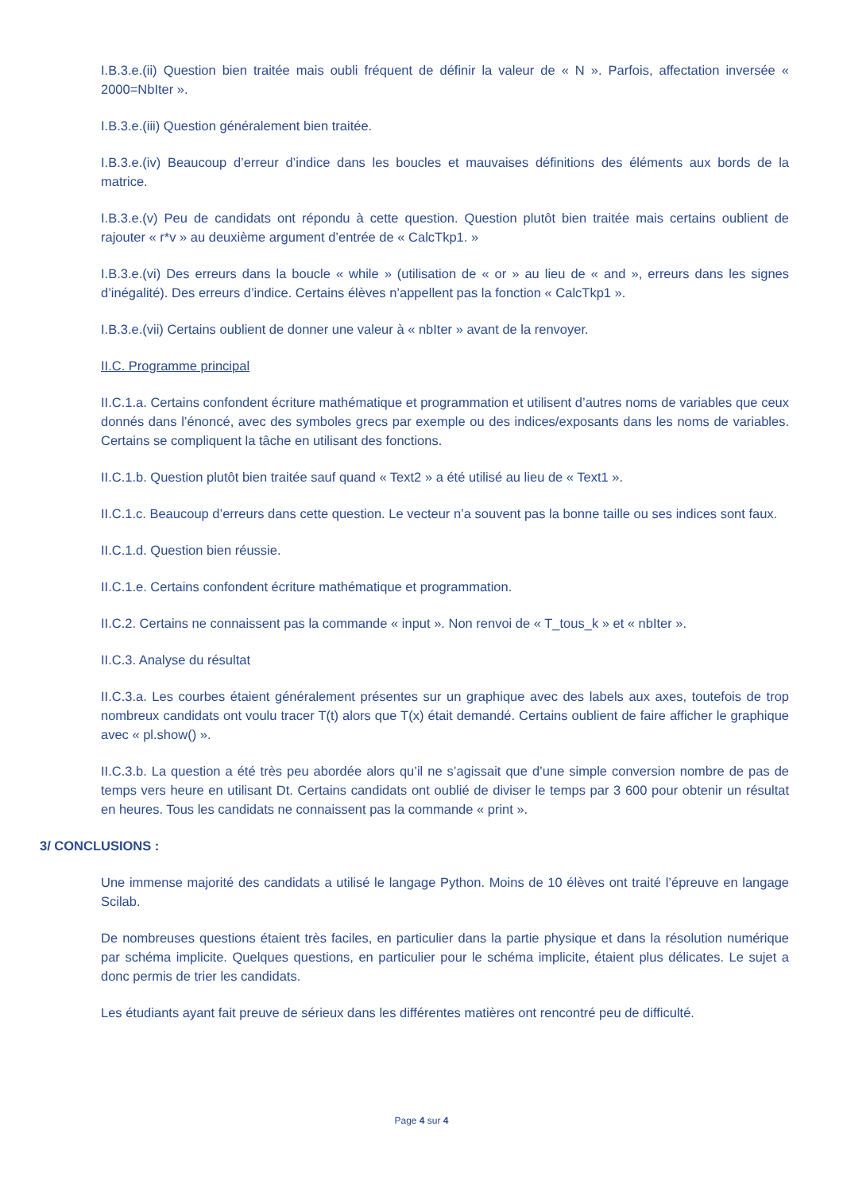I.B.3.e.(ii) Question bien traitée mais oubli fréquent de définir la valeur de « N ». Parfois, affectation inversée « 2000=NbIter ».
I.B.3.e.(iii) Question généralement bien traitée.
I.B.3.e.(iv) Beaucoup d’erreur d’indice dans les boucles et mauvaises définitions des éléments aux bords de la matrice.
I.B.3.e.(v) Peu de candidats ont répondu à cette question. Question plutôt bien traitée mais certains oublient de rajouter « r*v » au deuxième argument d’entrée de « CalcTkp1. »
I.B.3.e.(vi) Des erreurs dans la boucle « while » (utilisation de « or » au lieu de « and », erreurs dans les signes d’inégalité). Des erreurs d’indice. Certains élèves n’appellent pas la fonction « CalcTkp1 ».
I.B.3.e.(vii) Certains oublient de donner une valeur à « nbIter » avant de la renvoyer.
II.C. Programme principal
II.C.1.a. Certains confondent écriture mathématique et programmation et utilisent d’autres noms de variables que ceux donnés dans l’énoncé, avec des symboles grecs par exemple ou des indices/exposants dans les noms de variables. Certains se compliquent la tâche en utilisant des fonctions.
II.C.1.b. Question plutôt bien traitée sauf quand « Text2 » a été utilisé au lieu de « Text1 ».
II.C.1.c. Beaucoup d’erreurs dans cette question. Le vecteur n’a souvent pas la bonne taille ou ses indices sont faux.
II.C.1.d. Question bien réussie.
II.C.1.e. Certains confondent écriture mathématique et programmation.
II.C.2. Certains ne connaissent pas la commande « input ». Non renvoi de « T_tous_k » et « nbIter ».
II.C.3. Analyse du résultat
II.C.3.a. Les courbes étaient généralement présentes sur un graphique avec des labels aux axes, toutefois de trop nombreux candidats ont voulu tracer T(t) alors que T(x) était demandé. Certains oublient de faire afficher le graphique avec « pl.show() ».
II.C.3.b. La question a été très peu abordée alors qu’il ne s’agissait que d’une simple conversion nombre de pas de temps vers heure en utilisant Dt. Certains candidats ont oublié de diviser le temps par 3 600 pour obtenir un résultat en heures. Tous les candidats ne connaissent pas la commande « print ».
3/ CONCLUSIONS :
Une immense majorité des candidats a utilisé le langage Python. Moins de 10 élèves ont traité l’épreuve en langage Scilab.
De nombreuses questions étaient très faciles, en particulier dans la partie physique et dans la résolution numérique par schéma implicite. Quelques questions, en particulier pour le schéma implicite, étaient plus délicates. Le sujet a donc permis de trier les candidats.
Les étudiants ayant fait preuve de sérieux dans les différentes matières ont rencontré peu de difficulté.
Page 4 sur 4